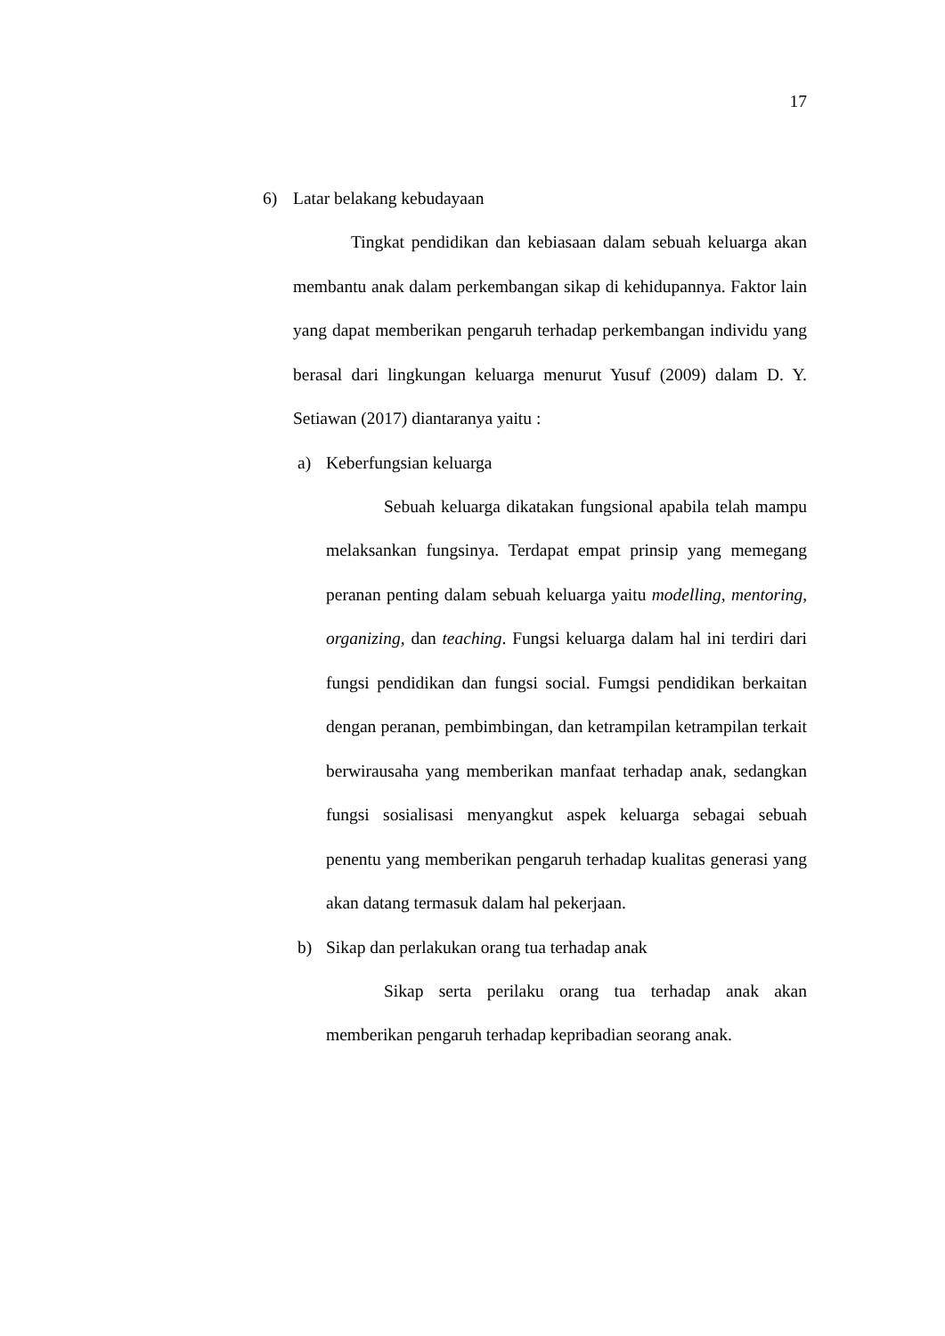17
6) Latar belakang kebudayaan
Tingkat pendidikan dan kebiasaan dalam sebuah keluarga akan membantu anak dalam perkembangan sikap di kehidupannya. Faktor lain yang dapat memberikan pengaruh terhadap perkembangan individu yang berasal dari lingkungan keluarga menurut Yusuf (2009) dalam D. Y. Setiawan (2017) diantaranya yaitu :
a) Keberfungsian keluarga
Sebuah keluarga dikatakan fungsional apabila telah mampu melaksankan fungsinya. Terdapat empat prinsip yang memegang peranan penting dalam sebuah keluarga yaitu modelling, mentoring, organizing, dan teaching. Fungsi keluarga dalam hal ini terdiri dari fungsi pendidikan dan fungsi social. Fumgsi pendidikan berkaitan dengan peranan, pembimbingan, dan ketrampilan ketrampilan terkait berwirausaha yang memberikan manfaat terhadap anak, sedangkan fungsi sosialisasi menyangkut aspek keluarga sebagai sebuah penentu yang memberikan pengaruh terhadap kualitas generasi yang akan datang termasuk dalam hal pekerjaan.
b) Sikap dan perlakukan orang tua terhadap anak
Sikap serta perilaku orang tua terhadap anak akan memberikan pengaruh terhadap kepribadian seorang anak.